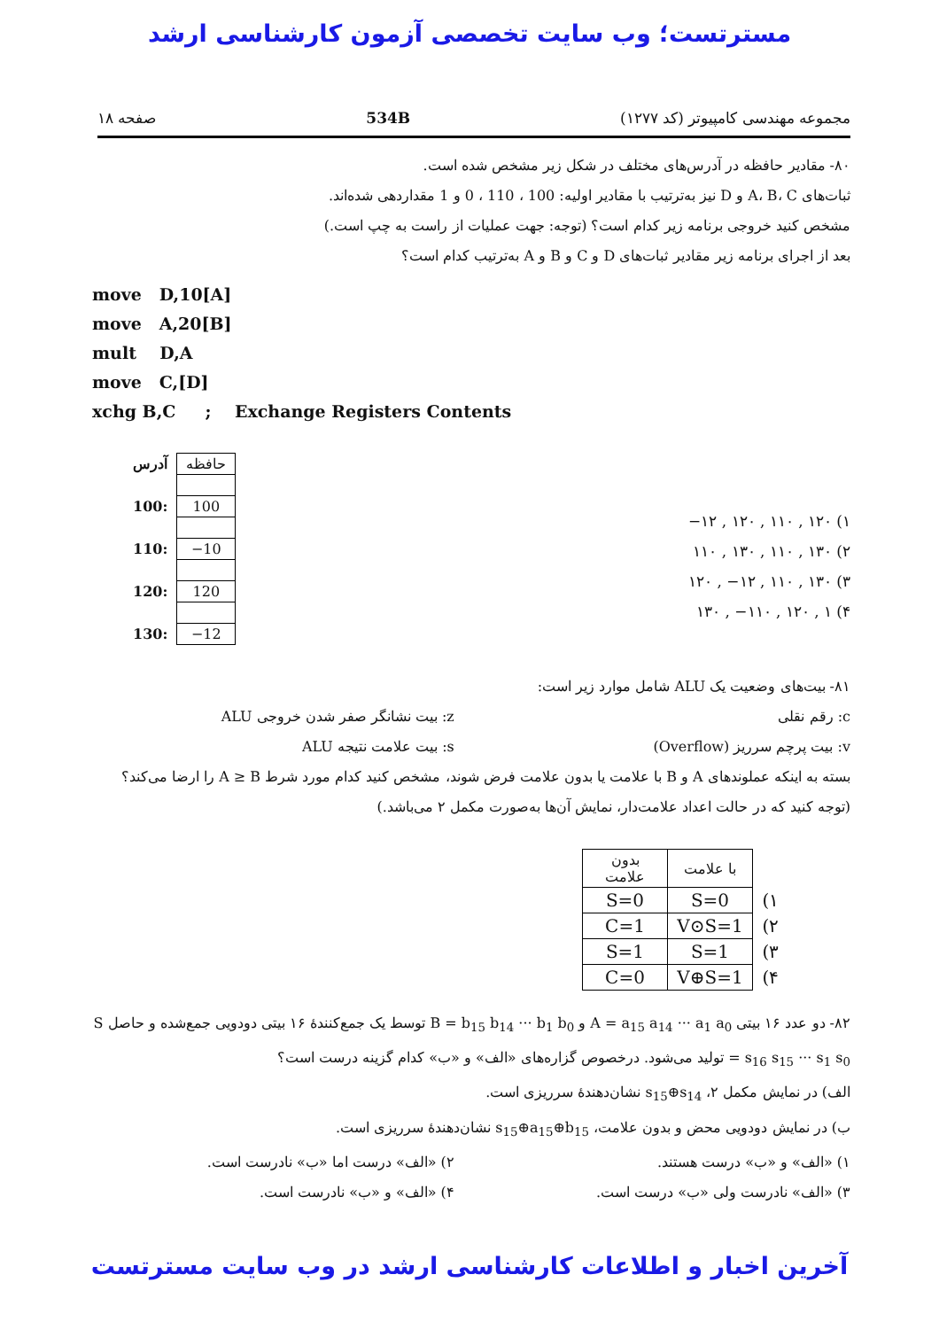مسترتست؛ وب سایت تخصصی آزمون کارشناسی ارشد
مجموعه مهندسی کامپیوتر (کد ۱۲۷۷) 534B صفحه ۱۸
۸۰- مقادیر حافظه در آدرس‌های مختلف در شکل زیر مشخص شده است.
ثبات‌های A، B، C و D نیز به‌ترتیب با مقادیر اولیه: 100 ، 110 ، 0 و 1 مقداردهی شده‌اند.
مشخص کنید خروجی برنامه زیر کدام است؟ (توجه: جهت عملیات از راست به چپ است.)
بعد از اجرای برنامه زیر مقادیر ثبات‌های D و C و B و A به‌ترتیب کدام است؟
move D,10[A]
move A,20[B]
mult D,A
move C,[D]
xchg B,C ; Exchange Registers Contents
| آدرس | حافظه |
| 100: | 100 |
| 110: | −10 |
| 120: | 120 |
| 130: | −12 |
۱) ۱۲۰ , ۱۱۰ , ۱۲۰ , ۱۲−
۲) ۱۳۰ , ۱۱۰ , ۱۳۰ , ۱۱۰
۳) ۱۳۰ , ۱۱۰ , ۱۲− , ۱۲۰
۴) ۱ , ۱۲۰ , ۱۱۰− , ۱۳۰
۸۱- بیت‌های وضعیت یک ALU شامل موارد زیر است:
c: رقم نقلی z: بیت نشانگر صفر شدن خروجی ALU
v: بیت پرچم سرریز (Overflow) s: بیت علامت نتیجه ALU
بسته به اینکه عملوندهای A و B با علامت یا بدون علامت فرض شوند، مشخص کنید کدام مورد شرط A ≥ B را ارضا می‌کند؟ (توجه کنید که در حالت اعداد علامت‌دار، نمایش آن‌ها به‌صورت مکمل ۲ می‌باشد.)
| | با علامت | بدون علامت |
| ۱) | S=0 | S=0 |
| ۲) | V⊙S=1 | C=1 |
| ۳) | S=1 | S=1 |
| ۴) | V⊕S=1 | C=0 |
۸۲- دو عدد ۱۶ بیتی A = a<sub>15</sub> a<sub>14</sub> ··· a<sub>1</sub> a<sub>0</sub> و B = b<sub>15</sub> b<sub>14</sub> ··· b<sub>1</sub> b<sub>0</sub> توسط یک جمع‌کنندهٔ ۱۶ بیتی دودویی جمع‌شده و حاصل S = s<sub>16</sub> s<sub>15</sub> ··· s<sub>1</sub> s<sub>0</sub> تولید می‌شود. درخصوص گزاره‌های «الف» و «ب» کدام گزینه درست است؟
الف) در نمایش مکمل ۲، s<sub>15</sub>⊕s<sub>14</sub> نشان‌دهندهٔ سرریزی است.
ب) در نمایش دودویی محض و بدون علامت، s<sub>15</sub>⊕a<sub>15</sub>⊕b<sub>15</sub> نشان‌دهندهٔ سرریزی است.
۱) «الف» و «ب» درست هستند. ۲) «الف» درست اما «ب» نادرست است.
۳) «الف» نادرست ولی «ب» درست است.
۴) «الف» و «ب» نادرست است.
آخرین اخبار و اطلاعات کارشناسی ارشد در وب سایت مسترتست